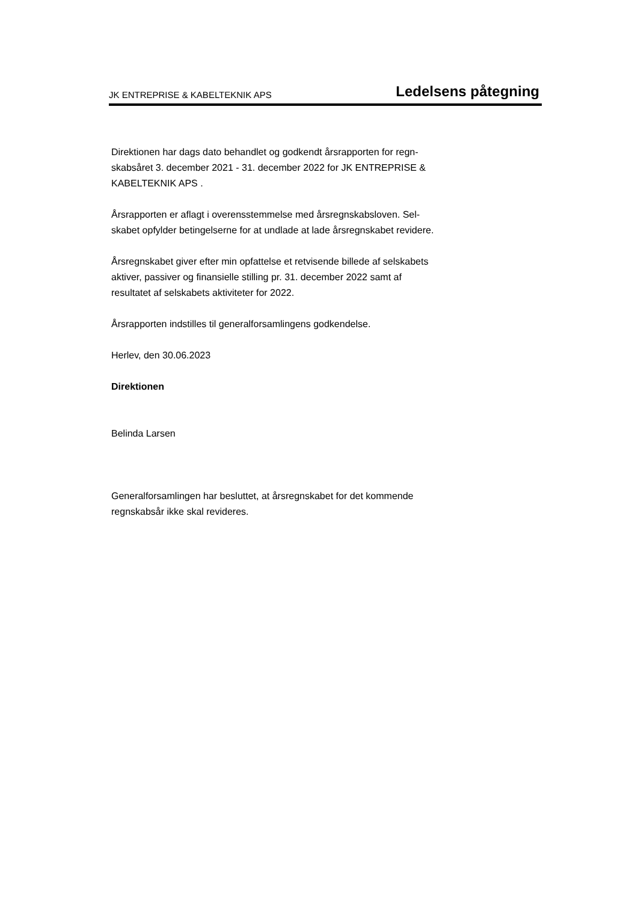JK ENTREPRISE & KABELTEKNIK APS Ledelsens påtegning
Direktionen har dags dato behandlet og godkendt årsrapporten for regn-
skabsåret 3. december 2021 - 31. december 2022 for JK ENTREPRISE &
KABELTEKNIK APS .
Årsrapporten er aflagt i overensstemmelse med årsregnskabsloven. Sel-
skabet opfylder betingelserne for at undlade at lade årsregnskabet revidere.
Årsregnskabet giver efter min opfattelse et retvisende billede af selskabets
aktiver, passiver og finansielle stilling pr. 31. december 2022 samt af
resultatet af selskabets aktiviteter for 2022.
Årsrapporten indstilles til generalforsamlingens godkendelse.
Herlev, den 30.06.2023
Direktionen
Belinda Larsen
Generalforsamlingen har besluttet, at årsregnskabet for det kommende
regnskabsår ikke skal revideres.